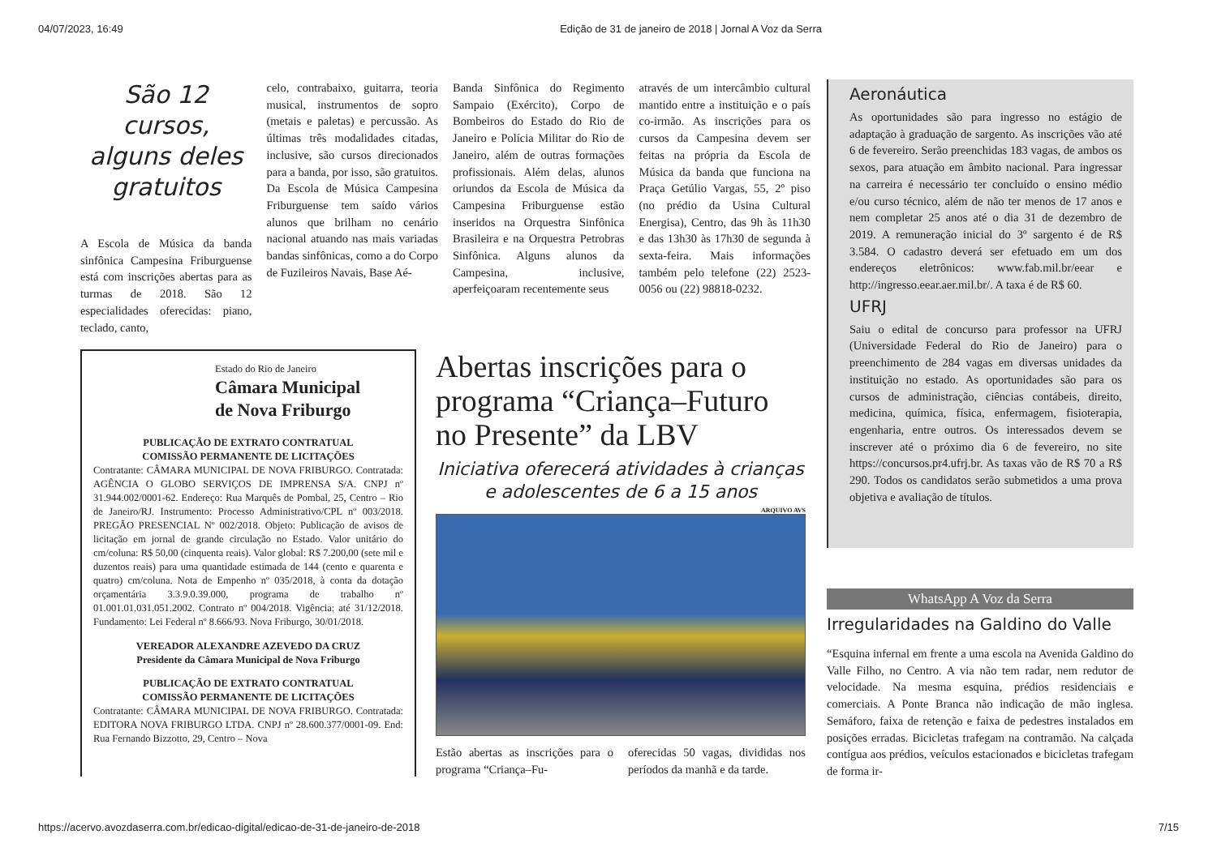04/07/2023, 16:49 Edição de 31 de janeiro de 2018 | Jornal A Voz da Serra
São 12 cursos, alguns deles gratuitos
A Escola de Música da banda sinfônica Campesina Friburguense está com inscrições abertas para as turmas de 2018. São 12 especialidades oferecidas: piano, teclado, canto,
celo, contrabaixo, guitarra, teoria musical, instrumentos de sopro (metais e paletas) e percussão. As últimas três modalidades citadas, inclusive, são cursos direcionados para a banda, por isso, são gratuitos. Da Escola de Música Campesina Friburguense tem saído vários alunos que brilham no cenário nacional atuando nas mais variadas bandas sinfônicas, como a do Corpo de Fuzileiros Navais, Base Aé-
Banda Sinfônica do Regimento Sampaio (Exército), Corpo de Bombeiros do Estado do Rio de Janeiro e Polícia Militar do Rio de Janeiro, além de outras formações profissionais. Além delas, alunos oriundos da Escola de Música da Campesina Friburguense estão inseridos na Orquestra Sinfônica Brasileira e na Orquestra Petrobras Sinfônica. Alguns alunos da Campesina, inclusive, aperfeiçoaram recentemente seus
através de um intercâmbio cultural mantido entre a instituição e o país co-irmão. As inscrições para os cursos da Campesina devem ser feitas na própria da Escola de Música da banda que funciona na Praça Getúlio Vargas, 55, 2º piso (no prédio da Usina Cultural Energisa), Centro, das 9h às 11h30 e das 13h30 às 17h30 de segunda à sexta-feira. Mais informações também pelo telefone (22) 2523-0056 ou (22) 98818-0232.
Aeronáutica
As oportunidades são para ingresso no estágio de adaptação à graduação de sargento. As inscrições vão até 6 de fevereiro. Serão preenchidas 183 vagas, de ambos os sexos, para atuação em âmbito nacional. Para ingressar na carreira é necessário ter concluído o ensino médio e/ou curso técnico, além de não ter menos de 17 anos e nem completar 25 anos até o dia 31 de dezembro de 2019. A remuneração inicial do 3º sargento é de R$ 3.584. O cadastro deverá ser efetuado em um dos endereços eletrônicos: www.fab.mil.br/eear e http://ingresso.eear.aer.mil.br/. A taxa é de R$ 60.
UFRJ
Saiu o edital de concurso para professor na UFRJ (Universidade Federal do Rio de Janeiro) para o preenchimento de 284 vagas em diversas unidades da instituição no estado. As oportunidades são para os cursos de administração, ciências contábeis, direito, medicina, química, física, enfermagem, fisioterapia, engenharia, entre outros. Os interessados devem se inscrever até o próximo dia 6 de fevereiro, no site https://concursos.pr4.ufrj.br. As taxas vão de R$ 70 a R$ 290. Todos os candidatos serão submetidos a uma prova objetiva e avaliação de títulos.
WhatsApp A Voz da Serra
Irregularidades na Galdino do Valle
“Esquina infernal em frente a uma escola na Avenida Galdino do Valle Filho, no Centro. A via não tem radar, nem redutor de velocidade. Na mesma esquina, prédios residenciais e comerciais. A Ponte Branca não indicação de mão inglesa. Semáforo, faixa de retenção e faixa de pedestres instalados em posições erradas. Bicicletas trafegam na contramão. Na calçada contígua aos prédios, veículos estacionados e bicicletas trafegam de forma ir-
Estado do Rio de Janeiro
Câmara Municipal
de Nova Friburgo
PUBLICAÇÃO DE EXTRATO CONTRATUAL
COMISSÃO PERMANENTE DE LICITAÇÕES
Contratante: CÂMARA MUNICIPAL DE NOVA FRIBURGO. Contratada: AGÊNCIA O GLOBO SERVIÇOS DE IMPRENSA S/A. CNPJ nº 31.944.002/0001-62. Endereço: Rua Marquês de Pombal, 25, Centro – Rio de Janeiro/RJ. Instrumento: Processo Administrativo/CPL nº 003/2018. PREGÃO PRESENCIAL Nº 002/2018. Objeto: Publicação de avisos de licitação em jornal de grande circulação no Estado. Valor unitário do cm/coluna: R$ 50,00 (cinquenta reais). Valor global: R$ 7.200,00 (sete mil e duzentos reais) para uma quantidade estimada de 144 (cento e quarenta e quatro) cm/coluna. Nota de Empenho nº 035/2018, à conta da dotação orçamentária 3.3.9.0.39.000, programa de trabalho nº 01.001.01.031.051.2002. Contrato nº 004/2018. Vigência: até 31/12/2018. Fundamento: Lei Federal nº 8.666/93. Nova Friburgo, 30/01/2018.
VEREADOR ALEXANDRE AZEVEDO DA CRUZ
Presidente da Câmara Municipal de Nova Friburgo
PUBLICAÇÃO DE EXTRATO CONTRATUAL
COMISSÃO PERMANENTE DE LICITAÇÕES
Contratante: CÂMARA MUNICIPAL DE NOVA FRIBURGO. Contratada: EDITORA NOVA FRIBURGO LTDA. CNPJ nº 28.600.377/0001-09. End: Rua Fernando Bizzotto, 29, Centro – Nova
Abertas inscrições para o programa “Criança–Futuro no Presente” da LBV
Iniciativa oferecerá atividades à crianças e adolescentes de 6 a 15 anos
ARQUIVO AVS
Estão abertas as inscrições para o programa “Criança–Fu-
oferecidas 50 vagas, divididas nos períodos da manhã e da tarde.
https://acervo.avozdaserra.com.br/edicao-digital/edicao-de-31-de-janeiro-de-2018 7/15